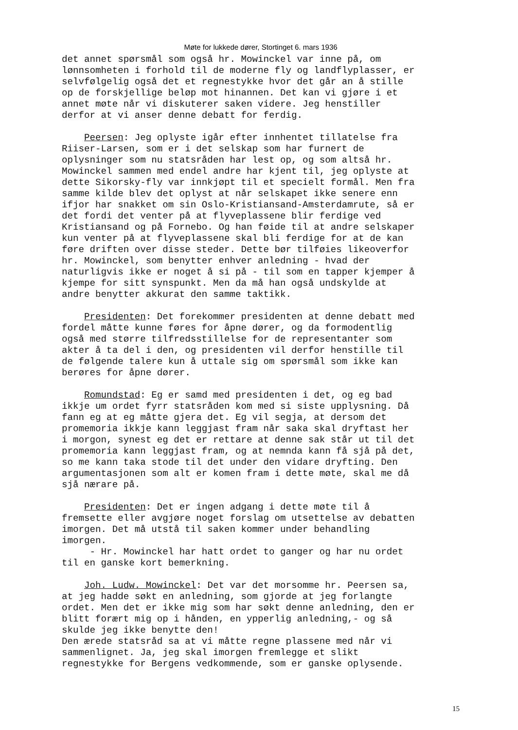Møte for lukkede dører, Stortinget 6. mars 1936
det annet spørsmål som også hr. Mowinckel var inne på, om lønnsomheten i forhold til de moderne fly og landflyplasser, er selvfølgelig også det et regnestykke hvor det går an å stille op de forskjellige beløp mot hinannen. Det kan vi gjøre i et annet møte når vi diskuterer saken videre. Jeg henstiller derfor at vi anser denne debatt for ferdig. Peersen: Jeg oplyste igår efter innhentet tillatelse fra Riiser-Larsen, som er i det selskap som har furnert de oplysninger som nu statsråden har lest op, og som altså hr. Mowinckel sammen med endel andre har kjent til, jeg oplyste at dette Sikorsky-fly var innkjøpt til et specielt formål. Men fra samme kilde blev det oplyst at når selskapet ikke senere enn ifjor har snakket om sin Oslo-Kristiansand-Amsterdamrute, så er det fordi det venter på at flyveplassene blir ferdige ved Kristiansand og på Fornebo. Og han føide til at andre selskaper kun venter på at flyveplassene skal bli ferdige for at de kan føre driften over disse steder. Dette bør tilføies likeoverfor hr. Mowinckel, som benytter enhver anledning - hvad der naturligvis ikke er noget å si på - til som en tapper kjemper å kjempe for sitt synspunkt. Men da må han også undskylde at andre benytter akkurat den samme taktikk. Presidenten: Det forekommer presidenten at denne debatt med fordel måtte kunne føres for åpne dører, og da formodentlig også med større tilfredsstillelse for de representanter som akter å ta del i den, og presidenten vil derfor henstille til de følgende talere kun å uttale sig om spørsmål som ikke kan berøres for åpne dører. Romundstad: Eg er samd med presidenten i det, og eg bad ikkje um ordet fyrr statsråden kom med si siste upplysning. Då fann eg at eg måtte gjera det. Eg vil segja, at dersom det promemoria ikkje kann leggjast fram når saka skal dryftast her i morgon, synest eg det er rettare at denne sak står ut til det promemoria kann leggjast fram, og at nemnda kann få sjå på det, so me kann taka stode til det under den vidare dryfting. Den argumentasjonen som alt er komen fram i dette møte, skal me då sjå nærare på. Presidenten: Det er ingen adgang i dette møte til å fremsette eller avgjøre noget forslag om utsettelse av debatten imorgen. Det må utstå til saken kommer under behandling imorgen. - Hr. Mowinckel har hatt ordet to ganger og har nu ordet til en ganske kort bemerkning. Joh. Ludw. Mowinckel: Det var det morsomme hr. Peersen sa, at jeg hadde søkt en anledning, som gjorde at jeg forlangte ordet. Men det er ikke mig som har søkt denne anledning, den er blitt forært mig op i hånden, en ypperlig anledning,- og så skulde jeg ikke benytte den! Den ærede statsråd sa at vi måtte regne plassene med når vi sammenlignet. Ja, jeg skal imorgen fremlegge et slikt regnestykke for Bergens vedkommende, som er ganske oplysende.
15